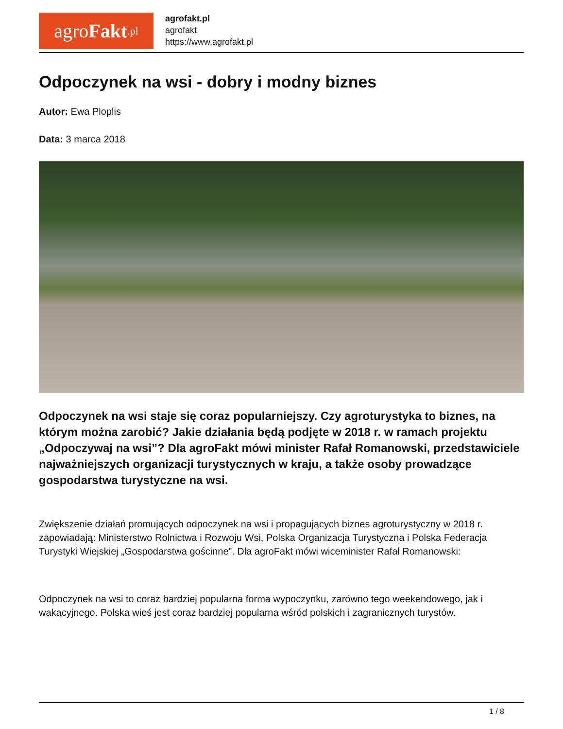agro Fakt.pl
agrofakt.pl
agrofakt
https://www.agrofakt.pl
Odpoczynek na wsi - dobry i modny biznes
Autor: Ewa Ploplis
Data: 3 marca 2018
Odpoczynek na wsi staje się coraz popularniejszy. Czy agroturystyka to biznes, na którym można zarobić? Jakie działania będą podjęte w 2018 r. w ramach projektu „Odpoczywaj na wsi”? Dla agroFakt mówi minister Rafał Romanowski, przedstawiciele najważniejszych organizacji turystycznych w kraju, a także osoby prowadzące gospodarstwa turystyczne na wsi.
Zwiększenie działań promujących odpoczynek na wsi i propagujących biznes agroturystyczny w 2018 r. zapowiadają: Ministerstwo Rolnictwa i Rozwoju Wsi, Polska Organizacja Turystyczna i Polska Federacja Turystyki Wiejskiej „Gospodarstwa gościnne”. Dla agroFakt mówi wiceminister Rafał Romanowski:
Odpoczynek na wsi to coraz bardziej popularna forma wypoczynku, zarówno tego weekendowego, jak i wakacyjnego. Polska wieś jest coraz bardziej popularna wśród polskich i zagranicznych turystów.
1 / 8